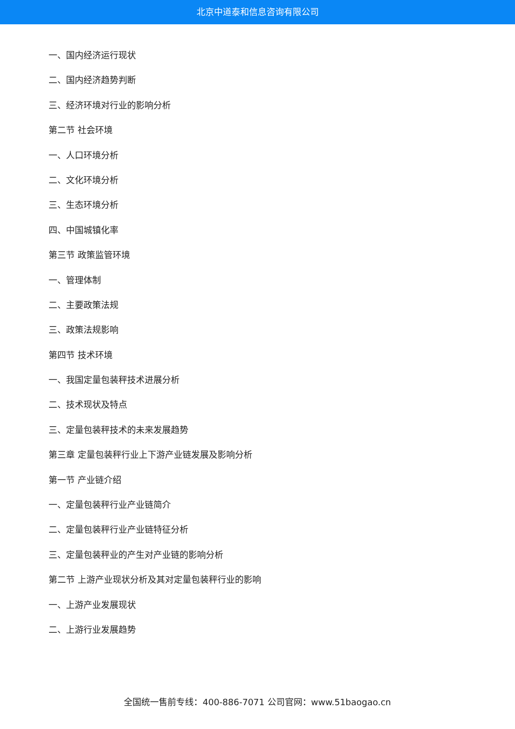北京中道泰和信息咨询有限公司
一、国内经济运行现状
二、国内经济趋势判断
三、经济环境对行业的影响分析
第二节 社会环境
一、人口环境分析
二、文化环境分析
三、生态环境分析
四、中国城镇化率
第三节 政策监管环境
一、管理体制
二、主要政策法规
三、政策法规影响
第四节 技术环境
一、我国定量包装秤技术进展分析
二、技术现状及特点
三、定量包装秤技术的未来发展趋势
第三章 定量包装秤行业上下游产业链发展及影响分析
第一节 产业链介绍
一、定量包装秤行业产业链简介
二、定量包装秤行业产业链特征分析
三、定量包装秤业的产生对产业链的影响分析
第二节 上游产业现状分析及其对定量包装秤行业的影响
一、上游产业发展现状
二、上游行业发展趋势
全国统一售前专线：400-886-7071 公司官网：www.51baogao.cn